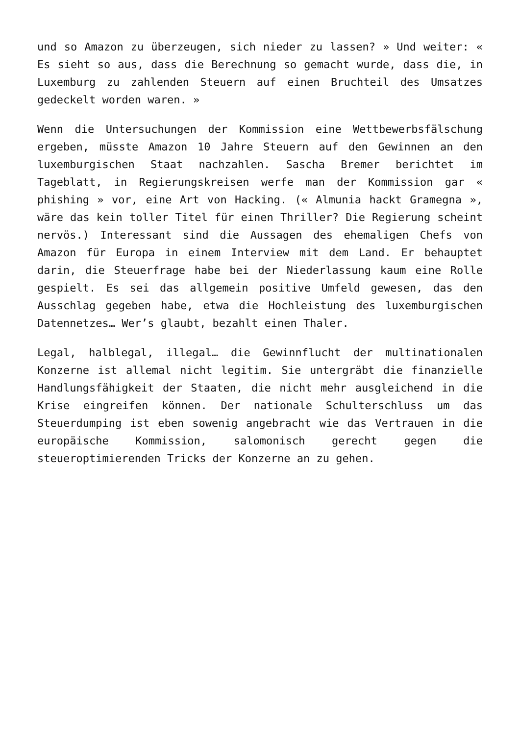und so Amazon zu überzeugen, sich nieder zu lassen? » Und weiter: « Es sieht so aus, dass die Berechnung so gemacht wurde, dass die, in Luxemburg zu zahlenden Steuern auf einen Bruchteil des Umsatzes gedeckelt worden waren. »
Wenn die Untersuchungen der Kommission eine Wettbewerbsfälschung ergeben, müsste Amazon 10 Jahre Steuern auf den Gewinnen an den luxemburgischen Staat nachzahlen. Sascha Bremer berichtet im Tageblatt, in Regierungskreisen werfe man der Kommission gar « phishing » vor, eine Art von Hacking. (« Almunia hackt Gramegna », wäre das kein toller Titel für einen Thriller? Die Regierung scheint nervös.) Interessant sind die Aussagen des ehemaligen Chefs von Amazon für Europa in einem Interview mit dem Land. Er behauptet darin, die Steuerfrage habe bei der Niederlassung kaum eine Rolle gespielt. Es sei das allgemein positive Umfeld gewesen, das den Ausschlag gegeben habe, etwa die Hochleistung des luxemburgischen Datennetzes… Wer’s glaubt, bezahlt einen Thaler.
Legal, halblegal, illegal… die Gewinnflucht der multinationalen Konzerne ist allemal nicht legitim. Sie untergräbt die finanzielle Handlungsfähigkeit der Staaten, die nicht mehr ausgleichend in die Krise eingreifen können. Der nationale Schulterschluss um das Steuerdumping ist eben sowenig angebracht wie das Vertrauen in die europäische Kommission, salomonisch gerecht gegen die steueroptimierenden Tricks der Konzerne an zu gehen.